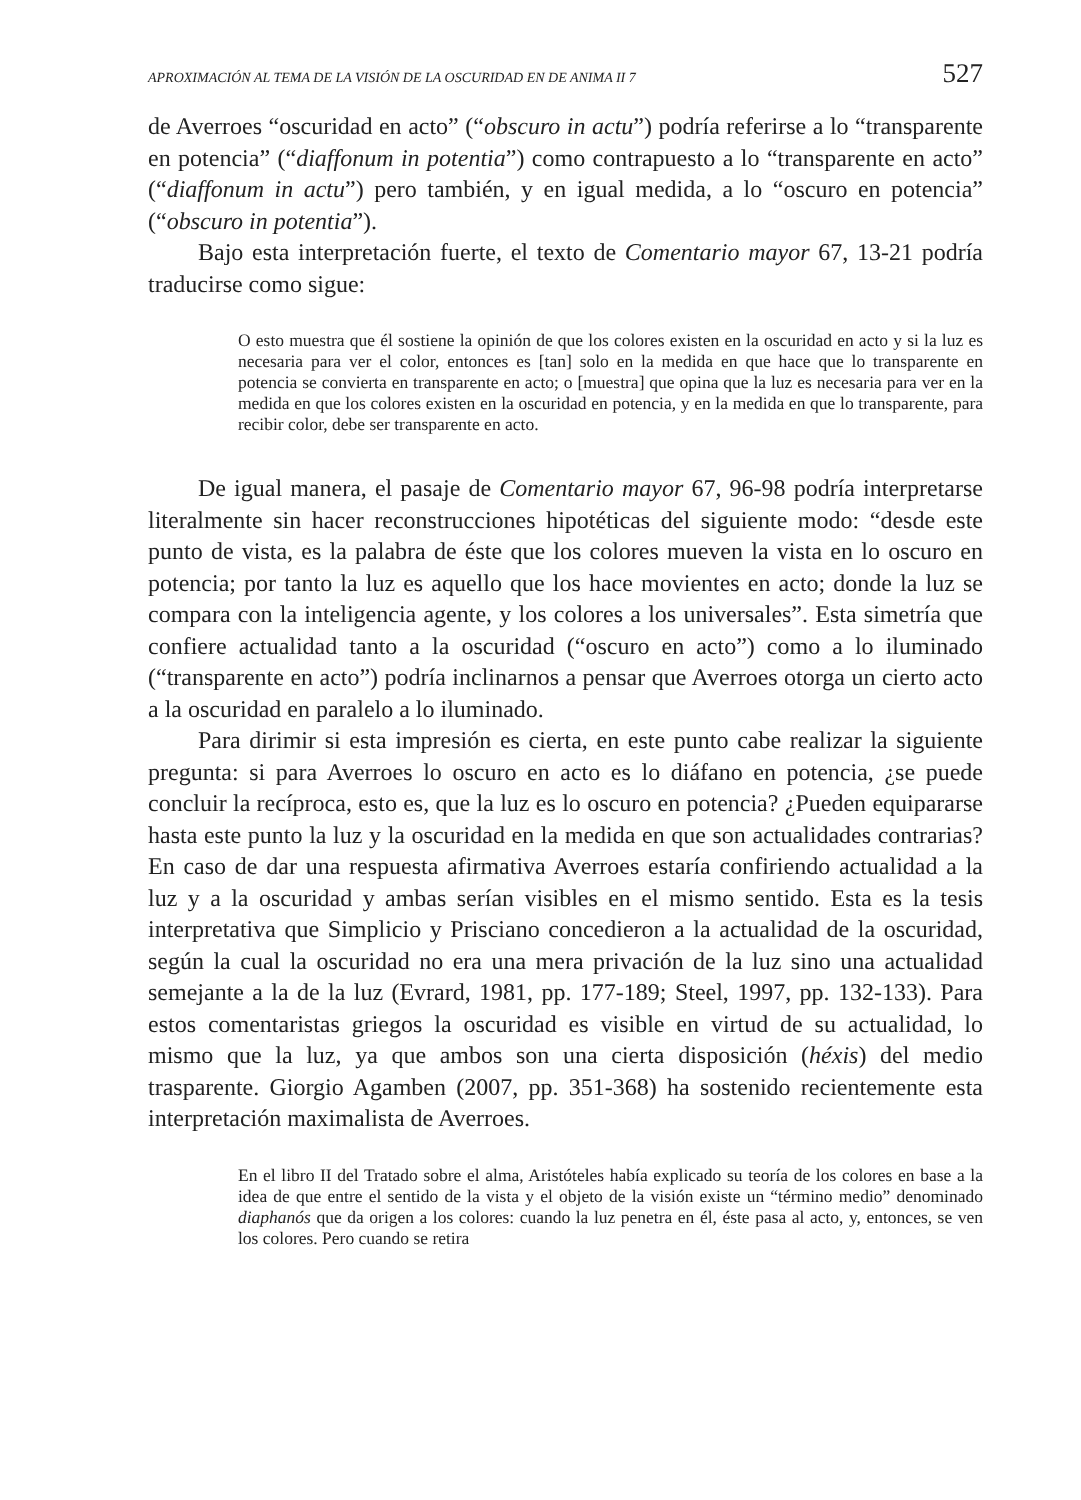APROXIMACIÓN AL TEMA DE LA VISIÓN DE LA OSCURIDAD EN DE ANIMA II 7 527
de Averroes “oscuridad en acto” (“obscuro in actu”) podría referirse a lo “transparente en potencia” (“diaffonum in potentia”) como contrapuesto a lo “transparente en acto” (“diaffonum in actu”) pero también, y en igual medida, a lo “oscuro en potencia” (“obscuro in potentia”).
Bajo esta interpretación fuerte, el texto de Comentario mayor 67, 13-21 podría traducirse como sigue:
O esto muestra que él sostiene la opinión de que los colores existen en la oscuridad en acto y si la luz es necesaria para ver el color, entonces es [tan] solo en la medida en que hace que lo transparente en potencia se convierta en transparente en acto; o [muestra] que opina que la luz es necesaria para ver en la medida en que los colores existen en la oscuridad en potencia, y en la medida en que lo transparente, para recibir color, debe ser transparente en acto.
De igual manera, el pasaje de Comentario mayor 67, 96-98 podría interpretarse literalmente sin hacer reconstrucciones hipotéticas del siguiente modo: “desde este punto de vista, es la palabra de éste que los colores mueven la vista en lo oscuro en potencia; por tanto la luz es aquello que los hace movientes en acto; donde la luz se compara con la inteligencia agente, y los colores a los universales”. Esta simetría que confiere actualidad tanto a la oscuridad (“oscuro en acto”) como a lo iluminado (“transparente en acto”) podría inclinarnos a pensar que Averroes otorga un cierto acto a la oscuridad en paralelo a lo iluminado.
Para dirimir si esta impresión es cierta, en este punto cabe realizar la siguiente pregunta: si para Averroes lo oscuro en acto es lo diáfano en potencia, ¿se puede concluir la recíproca, esto es, que la luz es lo oscuro en potencia? ¿Pueden equipararse hasta este punto la luz y la oscuridad en la medida en que son actualidades contrarias? En caso de dar una respuesta afirmativa Averroes estaría confiriendo actualidad a la luz y a la oscuridad y ambas serían visibles en el mismo sentido. Esta es la tesis interpretativa que Simplicio y Prisciano concedieron a la actualidad de la oscuridad, según la cual la oscuridad no era una mera privación de la luz sino una actualidad semejante a la de la luz (Evrard, 1981, pp. 177-189; Steel, 1997, pp. 132-133). Para estos comentaristas griegos la oscuridad es visible en virtud de su actualidad, lo mismo que la luz, ya que ambos son una cierta disposición (héxis) del medio trasparente. Giorgio Agamben (2007, pp. 351-368) ha sostenido recientemente esta interpretación maximalista de Averroes.
En el libro II del Tratado sobre el alma, Aristóteles había explicado su teoría de los colores en base a la idea de que entre el sentido de la vista y el objeto de la visión existe un “término medio” denominado diaphanós que da origen a los colores: cuando la luz penetra en él, éste pasa al acto, y, entonces, se ven los colores. Pero cuando se retira